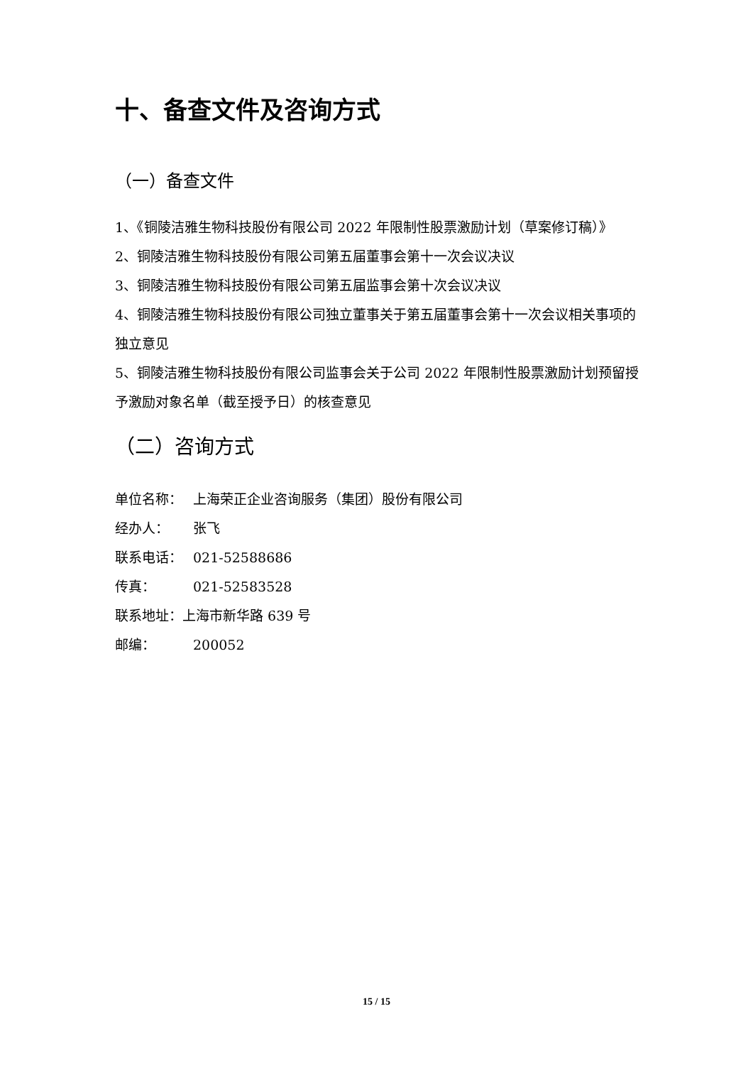十、备查文件及咨询方式
（一）备查文件
1、《铜陵洁雅生物科技股份有限公司 2022 年限制性股票激励计划（草案修订稿）》
2、铜陵洁雅生物科技股份有限公司第五届董事会第十一次会议决议
3、铜陵洁雅生物科技股份有限公司第五届监事会第十次会议决议
4、铜陵洁雅生物科技股份有限公司独立董事关于第五届董事会第十一次会议相关事项的独立意见
5、铜陵洁雅生物科技股份有限公司监事会关于公司 2022 年限制性股票激励计划预留授予激励对象名单（截至授予日）的核查意见
（二）咨询方式
单位名称： 上海荣正企业咨询服务（集团）股份有限公司
经办人： 张飞
联系电话： 021-52588686
传真： 021-52583528
联系地址：上海市新华路 639 号
邮编： 200052
15 / 15